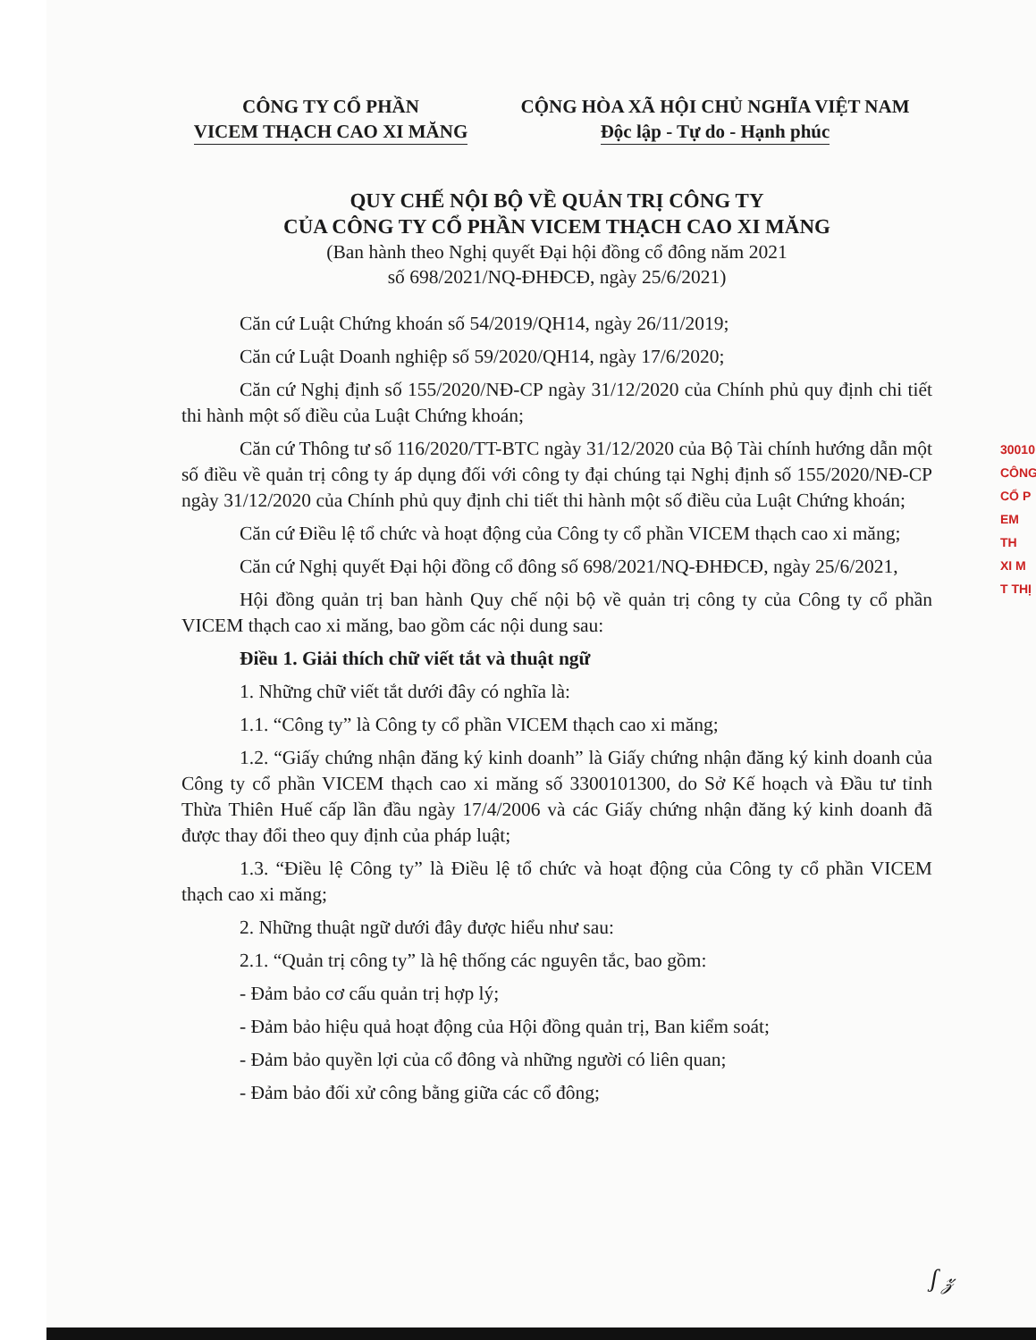CÔNG TY CỔ PHẦN
VICEM THẠCH CAO XI MĂNG
CỘNG HÒA XÃ HỘI CHỦ NGHĨA VIỆT NAM
Độc lập - Tự do - Hạnh phúc
QUY CHẾ NỘI BỘ VỀ QUẢN TRỊ CÔNG TY
CỦA CÔNG TY CỔ PHẦN VICEM THẠCH CAO XI MĂNG
(Ban hành theo Nghị quyết Đại hội đồng cổ đông năm 2021
số 698/2021/NQ-ĐHĐCĐ, ngày 25/6/2021)
Căn cứ Luật Chứng khoán số 54/2019/QH14, ngày 26/11/2019;
Căn cứ Luật Doanh nghiệp số 59/2020/QH14, ngày 17/6/2020;
Căn cứ Nghị định số 155/2020/NĐ-CP ngày 31/12/2020 của Chính phủ quy định chi tiết thi hành một số điều của Luật Chứng khoán;
Căn cứ Thông tư số 116/2020/TT-BTC ngày 31/12/2020 của Bộ Tài chính hướng dẫn một số điều về quản trị công ty áp dụng đối với công ty đại chúng tại Nghị định số 155/2020/NĐ-CP ngày 31/12/2020 của Chính phủ quy định chi tiết thi hành một số điều của Luật Chứng khoán;
Căn cứ Điều lệ tổ chức và hoạt động của Công ty cổ phần VICEM thạch cao xi măng;
Căn cứ Nghị quyết Đại hội đồng cổ đông số 698/2021/NQ-ĐHĐCĐ, ngày 25/6/2021,
Hội đồng quản trị ban hành Quy chế nội bộ về quản trị công ty của Công ty cổ phần VICEM thạch cao xi măng, bao gồm các nội dung sau:
Điều 1. Giải thích chữ viết tắt và thuật ngữ
1. Những chữ viết tắt dưới đây có nghĩa là:
1.1. “Công ty” là Công ty cổ phần VICEM thạch cao xi măng;
1.2. “Giấy chứng nhận đăng ký kinh doanh” là Giấy chứng nhận đăng ký kinh doanh của Công ty cổ phần VICEM thạch cao xi măng số 3300101300, do Sở Kế hoạch và Đầu tư tỉnh Thừa Thiên Huế cấp lần đầu ngày 17/4/2006 và các Giấy chứng nhận đăng ký kinh doanh đã được thay đổi theo quy định của pháp luật;
1.3. “Điều lệ Công ty” là Điều lệ tổ chức và hoạt động của Công ty cổ phần VICEM thạch cao xi măng;
2. Những thuật ngữ dưới đây được hiểu như sau:
2.1. “Quản trị công ty” là hệ thống các nguyên tắc, bao gồm:
- Đảm bảo cơ cấu quản trị hợp lý;
- Đảm bảo hiệu quả hoạt động của Hội đồng quản trị, Ban kiểm soát;
- Đảm bảo quyền lợi của cổ đông và những người có liên quan;
- Đảm bảo đối xử công bằng giữa các cổ đông;
30010
CÔNG
CỔ P
EM TH
XI M
T THỊ
ʃ 𝓏